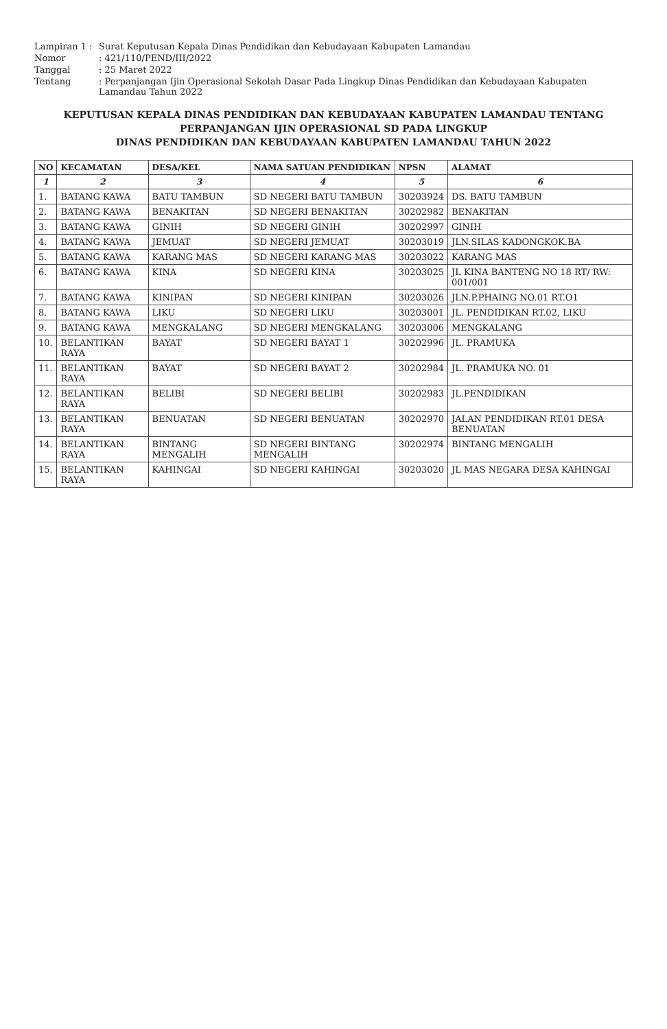Lampiran 1
:
Surat Keputusan Kepala Dinas Pendidikan dan Kebudayaan Kabupaten Lamandau
Nomor
: 421/110/PEND/III/2022
Tanggal
: 25 Maret 2022
Tentang
: Perpanjangan Ijin Operasional Sekolah Dasar Pada Lingkup Dinas Pendidikan dan Kebudayaan Kabupaten Lamandau Tahun 2022
KEPUTUSAN KEPALA DINAS PENDIDIKAN DAN KEBUDAYAAN KABUPATEN LAMANDAU TENTANG
PERPANJANGAN IJIN OPERASIONAL SD PADA LINGKUP
DINAS PENDIDIKAN DAN KEBUDAYAAN KABUPATEN LAMANDAU TAHUN 2022
| NO | KECAMATAN | DESA/KEL | NAMA SATUAN PENDIDIKAN | NPSN | ALAMAT |
| --- | --- | --- | --- | --- | --- |
| 1 | 2 | 3 | 4 | 5 | 6 |
| 1. | BATANG KAWA | BATU TAMBUN | SD NEGERI BATU TAMBUN | 30203924 | DS. BATU TAMBUN |
| 2. | BATANG KAWA | BENAKITAN | SD NEGERI BENAKITAN | 30202982 | BENAKITAN |
| 3. | BATANG KAWA | GINIH | SD NEGERI GINIH | 30202997 | GINIH |
| 4. | BATANG KAWA | JEMUAT | SD NEGERI JEMUAT | 30203019 | JLN.SILAS KADONGKOK.BA |
| 5. | BATANG KAWA | KARANG MAS | SD NEGERI KARANG MAS | 30203022 | KARANG MAS |
| 6. | BATANG KAWA | KINA | SD NEGERI KINA | 30203025 | JL KINA BANTENG NO 18 RT/ RW: 001/001 |
| 7. | BATANG KAWA | KINIPAN | SD NEGERI KINIPAN | 30203026 | JLN.P.PHAING NO.01 RT.O1 |
| 8. | BATANG KAWA | LIKU | SD NEGERI LIKU | 30203001 | JL. PENDIDIKAN RT.02, LIKU |
| 9. | BATANG KAWA | MENGKALANG | SD NEGERI MENGKALANG | 30203006 | MENGKALANG |
| 10. | BELANTIKAN RAYA | BAYAT | SD NEGERI BAYAT 1 | 30202996 | JL. PRAMUKA |
| 11. | BELANTIKAN RAYA | BAYAT | SD NEGERI BAYAT 2 | 30202984 | JL. PRAMUKA NO. 01 |
| 12. | BELANTIKAN RAYA | BELIBI | SD NEGERI BELIBI | 30202983 | JL.PENDIDIKAN |
| 13. | BELANTIKAN RAYA | BENUATAN | SD NEGERI BENUATAN | 30202970 | JALAN PENDIDIKAN RT.01 DESA BENUATAN |
| 14. | BELANTIKAN RAYA | BINTANG MENGALIH | SD NEGERI BINTANG MENGALIH | 30202974 | BINTANG MENGALIH |
| 15. | BELANTIKAN RAYA | KAHINGAI | SD NEGERI KAHINGAI | 30203020 | JL MAS NEGARA DESA KAHINGAI |